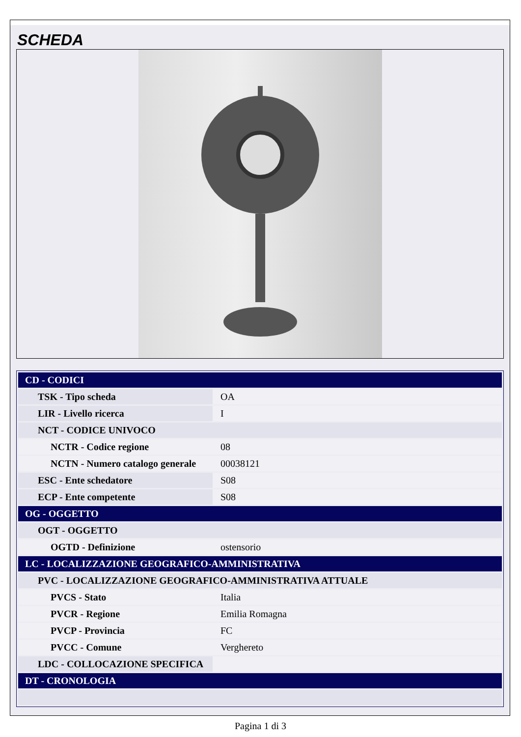SCHEDA
| CD - CODICI | |
| TSK - Tipo scheda | OA |
| LIR - Livello ricerca | I |
| NCT - CODICE UNIVOCO | |
| NCTR - Codice regione | 08 |
| NCTN - Numero catalogo generale | 00038121 |
| ESC - Ente schedatore | S08 |
| ECP - Ente competente | S08 |
| OG - OGGETTO | |
| OGT - OGGETTO | |
| OGTD - Definizione | ostensorio |
| LC - LOCALIZZAZIONE GEOGRAFICO-AMMINISTRATIVA | |
| PVC - LOCALIZZAZIONE GEOGRAFICO-AMMINISTRATIVA ATTUALE | |
| PVCS - Stato | Italia |
| PVCR - Regione | Emilia Romagna |
| PVCP - Provincia | FC |
| PVCC - Comune | Verghereto |
| LDC - COLLOCAZIONE SPECIFICA | |
| DT - CRONOLOGIA | |
Pagina 1 di 3